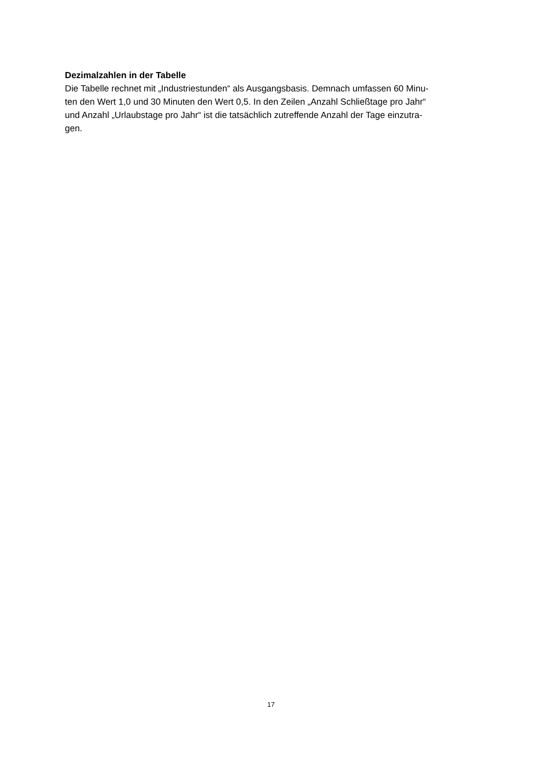Dezimalzahlen in der Tabelle
Die Tabelle rechnet mit „Industriestunden“ als Ausgangsbasis. Demnach umfassen 60 Minu-
ten den Wert 1,0 und 30 Minuten den Wert 0,5. In den Zeilen „Anzahl Schließtage pro Jahr“
und Anzahl „Urlaubstage pro Jahr“ ist die tatsächlich zutreffende Anzahl der Tage einzutra-
gen.
17